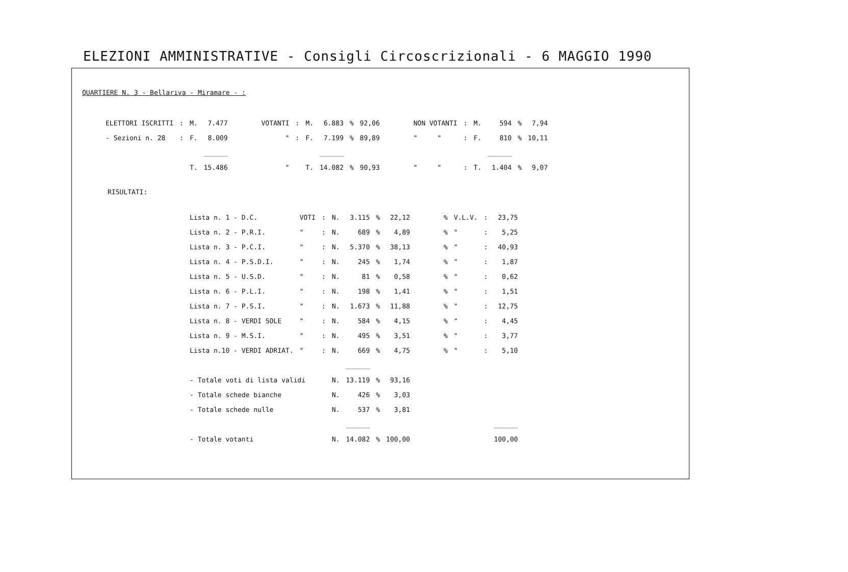ELEZIONI AMMINISTRATIVE - Consigli Circoscrizionali - 6 MAGGIO 1990
QUARTIERE N. 3 - Bellariva - Miramare - :
| ELETTORI ISCRITTI | : | M. | 7.477 | VOTANTI | : | M. | 6.883 | % | 92,06 | NON VOTANTI | : | M. | 594 | % | 7,94 |
| - Sezioni n. 28 | : | F. | 8.009 | " | : | F. | 7.199 | % | 89,89 | " " | : | F. | 810 | % | 10,11 |
| | | | ______ | | | | ______ | | | | | | ______ | | |
| | | T. | 15.486 | " | | T. | 14.082 | % | 90,93 | " " | : | T. | 1.404 | % | 9,07 |
RISULTATI:
| Lista n. 1 - D.C. | VOTI | : | N. | 3.115 | % | 22,12 | % | V.L.V. | : | 23,75 |
| Lista n. 2 - P.R.I. | " | : | N. | 689 | % | 4,89 | % | " | : | 5,25 |
| Lista n. 3 - P.C.I. | " | : | N. | 5.370 | % | 38,13 | % | " | : | 40,93 |
| Lista n. 4 - P.S.D.I. | " | : | N. | 245 | % | 1,74 | % | " | : | 1,87 |
| Lista n. 5 - U.S.D. | " | : | N. | 81 | % | 0,58 | % | " | : | 0,62 |
| Lista n. 6 - P.L.I. | " | : | N. | 198 | % | 1,41 | % | " | : | 1,51 |
| Lista n. 7 - P.S.I. | " | : | N. | 1.673 | % | 11,88 | % | " | : | 12,75 |
| Lista n. 8 - VERDI SOLE | " | : | N. | 584 | % | 4,15 | % | " | : | 4,45 |
| Lista n. 9 - M.S.I. | " | : | N. | 495 | % | 3,51 | % | " | : | 3,77 |
| Lista n.10 - VERDI ADRIAT. | " | : | N. | 669 | % | 4,75 | % | " | : | 5,10 |
| | | | | ______ | | | | | | |
| - Totale voti di lista validi | | | N. | 13.119 | % | 93,16 | | | | |
| - Totale schede bianche | | | N. | 426 | % | 3,03 | | | | |
| - Totale schede nulle | | | N. | 537 | % | 3,81 | | | | |
| | | | | ______ | | | | | | ______ |
| - Totale votanti | | | N. | 14.082 | % | 100,00 | | | | 100,00 |